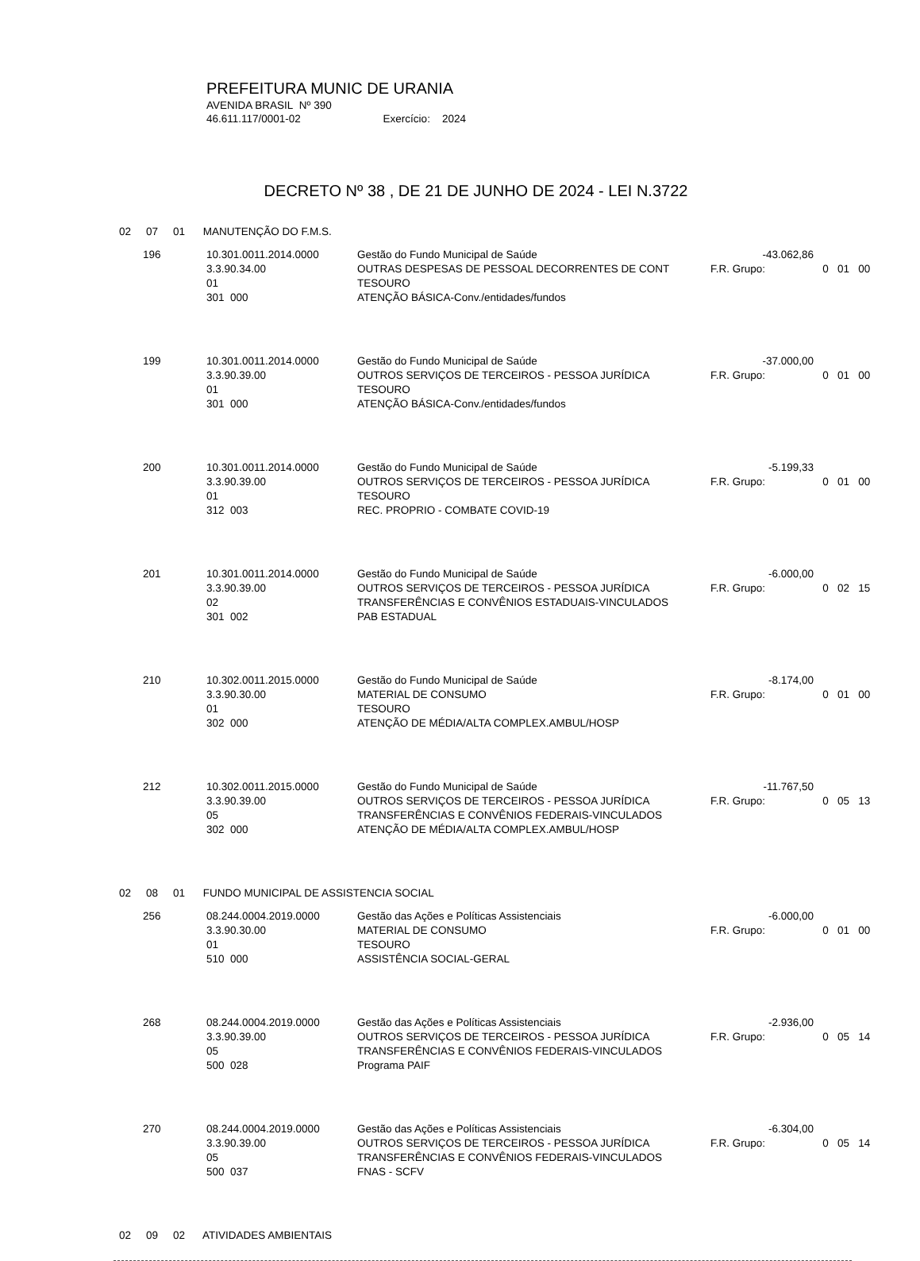PREFEITURA MUNIC DE URANIA
AVENIDA BRASIL Nº 390
46.611.117/0001-02 Exercício: 2024
DECRETO Nº 38 , DE 21 DE JUNHO DE 2024 - LEI N.3722
02 07 01 MANUTENÇÃO DO F.M.S.
| 196 | 10.301.0011.2014.0000 | Gestão do Fundo Municipal de Saúde | -43.062,86 | |
| | 3.3.90.34.00 | OUTRAS DESPESAS DE PESSOAL DECORRENTES DE CONT | F.R. Grupo: | 0 01 00 |
| | 01 | TESOURO | | |
| | 301 000 | ATENÇÃO BÁSICA-Conv./entidades/fundos | | |
| 199 | 10.301.0011.2014.0000 | Gestão do Fundo Municipal de Saúde | -37.000,00 | |
| | 3.3.90.39.00 | OUTROS SERVIÇOS DE TERCEIROS - PESSOA JURÍDICA | F.R. Grupo: | 0 01 00 |
| | 01 | TESOURO | | |
| | 301 000 | ATENÇÃO BÁSICA-Conv./entidades/fundos | | |
| 200 | 10.301.0011.2014.0000 | Gestão do Fundo Municipal de Saúde | -5.199,33 | |
| | 3.3.90.39.00 | OUTROS SERVIÇOS DE TERCEIROS - PESSOA JURÍDICA | F.R. Grupo: | 0 01 00 |
| | 01 | TESOURO | | |
| | 312 003 | REC. PROPRIO - COMBATE COVID-19 | | |
| 201 | 10.301.0011.2014.0000 | Gestão do Fundo Municipal de Saúde | -6.000,00 | |
| | 3.3.90.39.00 | OUTROS SERVIÇOS DE TERCEIROS - PESSOA JURÍDICA | F.R. Grupo: | 0 02 15 |
| | 02 | TRANSFERÊNCIAS E CONVÊNIOS ESTADUAIS-VINCULADOS | | |
| | 301 002 | PAB ESTADUAL | | |
| 210 | 10.302.0011.2015.0000 | Gestão do Fundo Municipal de Saúde | -8.174,00 | |
| | 3.3.90.30.00 | MATERIAL DE CONSUMO | F.R. Grupo: | 0 01 00 |
| | 01 | TESOURO | | |
| | 302 000 | ATENÇÃO DE MÉDIA/ALTA COMPLEX.AMBUL/HOSP | | |
| 212 | 10.302.0011.2015.0000 | Gestão do Fundo Municipal de Saúde | -11.767,50 | |
| | 3.3.90.39.00 | OUTROS SERVIÇOS DE TERCEIROS - PESSOA JURÍDICA | F.R. Grupo: | 0 05 13 |
| | 05 | TRANSFERÊNCIAS E CONVÊNIOS FEDERAIS-VINCULADOS | | |
| | 302 000 | ATENÇÃO DE MÉDIA/ALTA COMPLEX.AMBUL/HOSP | | |
02 08 01 FUNDO MUNICIPAL DE ASSISTENCIA SOCIAL
| 256 | 08.244.0004.2019.0000 | Gestão das Ações e Políticas Assistenciais | -6.000,00 | |
| | 3.3.90.30.00 | MATERIAL DE CONSUMO | F.R. Grupo: | 0 01 00 |
| | 01 | TESOURO | | |
| | 510 000 | ASSISTÊNCIA SOCIAL-GERAL | | |
| 268 | 08.244.0004.2019.0000 | Gestão das Ações e Políticas Assistenciais | -2.936,00 | |
| | 3.3.90.39.00 | OUTROS SERVIÇOS DE TERCEIROS - PESSOA JURÍDICA | F.R. Grupo: | 0 05 14 |
| | 05 | TRANSFERÊNCIAS E CONVÊNIOS FEDERAIS-VINCULADOS | | |
| | 500 028 | Programa PAIF | | |
| 270 | 08.244.0004.2019.0000 | Gestão das Ações e Políticas Assistenciais | -6.304,00 | |
| | 3.3.90.39.00 | OUTROS SERVIÇOS DE TERCEIROS - PESSOA JURÍDICA | F.R. Grupo: | 0 05 14 |
| | 05 | TRANSFERÊNCIAS E CONVÊNIOS FEDERAIS-VINCULADOS | | |
| | 500 037 | FNAS - SCFV | | |
02 09 02 ATIVIDADES AMBIENTAIS